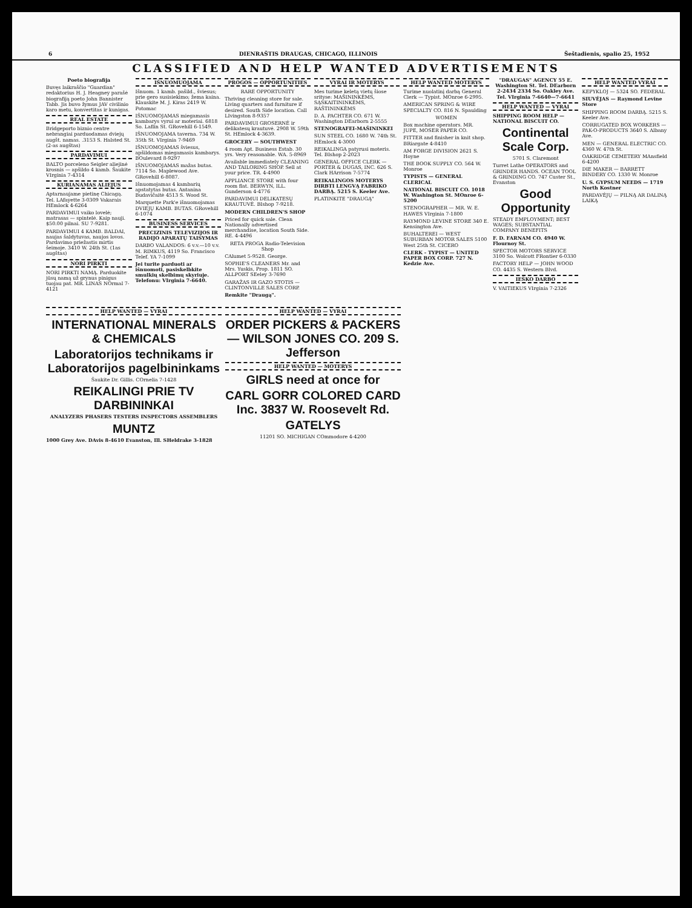6 DIENRAŠTIS DRAUGAS, CHICAGO, ILLINOIS Šeštadienis, spalio 25, 1952
CLASSIFIED AND HELP WANTED ADVERTISEMENTS
Poeto biografija
Buvęs laikraščio "Guardian" redaktorius H. J. Heagney parašė biografiją poeto John Bannister Tabb. Jis buvo žymus JAV civilinio karo metu, konvertitas ir kunigas.
REAL ESTATE
Bridgeporto biznio centre nebrangiai parduodamas dviejų augšt. namas. .3153 S. Halsted St. (2-as augštas)
PARDAVIMUI
BALTO porceleno Seigler aliejinė krosnis — apšildo 4 kamb. Šaukite VIrginia 7-4314
KURIANAMAS ALIEJUS
Aptarnaujame pietinę Chicagą. Tel. LAfayette 3-0309 Vakarais HEmlock 4-6264
PARDAVIMUI vaiko lovelė; matrasas — spintelė. Kaip nauji. $50.00 pilnai. SU 7-9281.
PARDAVIMUI 4 KAMB. BALDAI, naujas šaldytuvas, naujos lovos. Pardavimo priežastis mirtis šeimoje. 3410 W. 24th St. (1as augštas)
NORI PIRKTI
NORI PIRKTI NAMĄ. Parduokite jūsų namą už grynus pinigus tuojau pat. MR. LINAS NOrmal 7-4121
IŠNUOMUOJAMA
Išnuom. 1 kamb. pašild., šviesus; prie gero susisiekimo; žema kaina. Klauskite M. J. Kiras 2419 W. Potomac
IŠNUOMOJAMAS miegamasis kambarys vyrui ar moteriai. 6818 So. Laflin St. GRovehill 6-1549.
IŠNUOMOJAMA taverna. 734 W. 35th St. VIrginia 7-9469
IŠNUOMOJAMAS šviesus, apšildomas miegamasis kambarys. BOulevard 8-9297
IŠNUOMOJAMAS mažas butas. 7114 So. Maplewood Ave. GRovehill 6-8087.
Išnuomojamas 4 kambarių apstatytas butas. Antanina Budavičaitė 4513 S. Wood St.
Marquette Park'e išnuomojamas DVIEJŲ KAMB. BUTAS. GRovehill 6-1074
BUSINESS SERVICES
PRECIZINIS TELEVIZIJOS IR RADIJO APARATŲ TAISYMAS
DARBO VALANDOS: 6 v.v.—10 v.v. M. RIMKUS, 4119 So. Francisco Telef. YA 7-1099
Jei turite parduoti ar išnuomoti, pasiskelbkite smulkių skelbimų skyriuje. Telefonu: VIrginia 7-6640.
PROGOS — OPPORTUNITIES
RARE OPPORTUNITY
Thriving cleaning store for sale. Living quarters and furniture if desired. South Side location. Call LIvingston 8-9357
PARDAVIMUI GROSERNĖ ir delikatesų krautuvė. 2908 W. 59th St. HEmlock 4-3639.
GROCERY — SOUTHWEST
4 room Apt. Business Estab. 30 yrs. Very reasonable. WA. 5-8969
Available immediately CLEANING AND TAILORING SHOP. Sell at your price. TR. 4-4900
APPLIANCE STORE with four room flat. BERWYN, ILL. Gunderson 4-4776
PARDAVIMUI DELIKATESŲ KRAUTUVĖ. BIshop 7-9218.
MODERN CHILDREN'S SHOP
Priced for quick sale. Clean Nationally advertised merchandise, location South Side. RE. 4-4496
RETA PROGA Radio-Television Shop
CAlumet 5-9528. George.
SOPHIE'S CLEANERS Mr. and Mrs. Yuskis, Prop. 1811 SO. ALLPORT SEeley 3-7690
GARAŽAS IR GAZO STOTIS — CLINTONVILLE SALES CORP.
Remkite "Draugą".
VYRAI IR MOTERYS
Mes turime keletą vietų šiose srityse: MAŠININKĖMS, SĄSKAITININKĖMS, RAŠTININKĖMS
D. A. PACHTER CO. 671 W. Washington DEarborn 2-5555
STENOGRAFEI-MAŠININKEI
SUN STEEL CO. 1680 W. 74th St. HEmlock 4-3000
REIKALINGA patyrusi moteris. Tel. BIshop 2-2023
GENERAL OFFICE CLERK — PORTER & DUGAS, INC. 626 S. Clark HArrison 7-5774
REIKALINGOS MOTERYS DIRBTI LENGVĄ FABRIKO DARBĄ. 5215 S. Keeler Ave.
PLATINKITE "DRAUGĄ"
HELP WANTED MOTERYS
Turime nuolatinį darbą General Clerk — Typist. MOnroe 6-2995.
AMERICAN SPRING & WIRE SPECIALTY CO. 816 N. Spaulding
WOMEN
Box machine operators. MR. JUPE, MOSER PAPER CO.
FITTER and finisher in knit shop. BRiargate 4-8410
AM FORGE DIVISION 2621 S. Hoyne
THE BOOK SUPPLY CO. 564 W. Monroe
TYPISTS — GENERAL CLERICAL
NATIONAL BISCUIT CO. 1018 W. Washington St. MOnroe 6-5200
STENOGRAPHER — MR. W. E. HAWES VIrginia 7-1800
RAYMOND LEVINE STORE 340 E. Kensington Ave.
BUHALTEREI — WEST SUBURBAN MOTOR SALES 5100 West 25th St. CICERO
CLERK - TYPIST — UNITED PAPER BOX CORP. 727 N. Kedzie Ave.
"DRAUGAS" AGENCY 55 E. Washington St. Tel. DEarborn 2-2434 2334 So. Oakley Ave. Tel. VIrginia 7-6640—7-6641
HELP WANTED — VYRAI
SHIPPING ROOM HELP — NATIONAL BISCUIT CO.
Continental Scale Corp.
5701 S. Claremont
Turret Lathe OPERATORS and GRINDER HANDS. OCEAN TOOL & GRINDING CO. 747 Custer St., Evanston
Good Opportunity
STEADY EMPLOYMENT; BEST WAGES; SUBSTANTIAL COMPANY BENEFITS
F. D. FARNAM CO. 4940 W. Flournoy St.
SPECTOR MOTORS SERVICE 3100 So. Wolcott FRontier 6-0330
FACTORY HELP — JOHN WOOD CO. 4435 S. Western Blvd.
IEŠKO DARBO
V. VAITIEKUS VIrginia 7-2326
HELP WANTED VYRAI
KEPYKLOJ — 5324 SO. FEDERAL
SIUVĖJAS — Raymond Levine Store
SHIPPING ROOM DARBĄ. 5215 S. Keeler Ave.
CORRUGATED BOX WORKERS — PAK-O-PRODUCTS 3640 S. Albany Ave.
MEN — GENERAL ELECTRIC CO. 4360 W. 47th St.
OAKRIDGE CEMETERY MAnsfield 6-4200
DIE MAKER — BARRETT BINDERY CO. 1330 W. Monroe
U. S. GYPSUM NEEDS — 1719 North Kostner
PARDAVĖJŲ — PILNĄ AR DALINĄ LAIKĄ
HELP WANTED — VYRAI
INTERNATIONAL MINERALS & CHEMICALS
Laboratorijos technikams ir Laboratorijos pagelbininkams
Šaukite Dr. Gillis. COrnelia 7-1428
REIKALINGI PRIE TV DARBININKAI
ANALYZERS PHASERS TESTERS INSPECTORS ASSEMBLERS
MUNTZ
1000 Grey Ave. DAvis 8-4610 Evanston, Ill. SHeldrake 3-1828
HELP WANTED — VYRAI
ORDER PICKERS & PACKERS — WILSON JONES CO. 209 S. Jefferson
HELP WANTED — MOTERYS
GIRLS need at once for
CARL GORR COLORED CARD Inc. 3837 W. Roosevelt Rd.
GATELYS
11201 SO. MICHIGAN COmmodore 4-4200